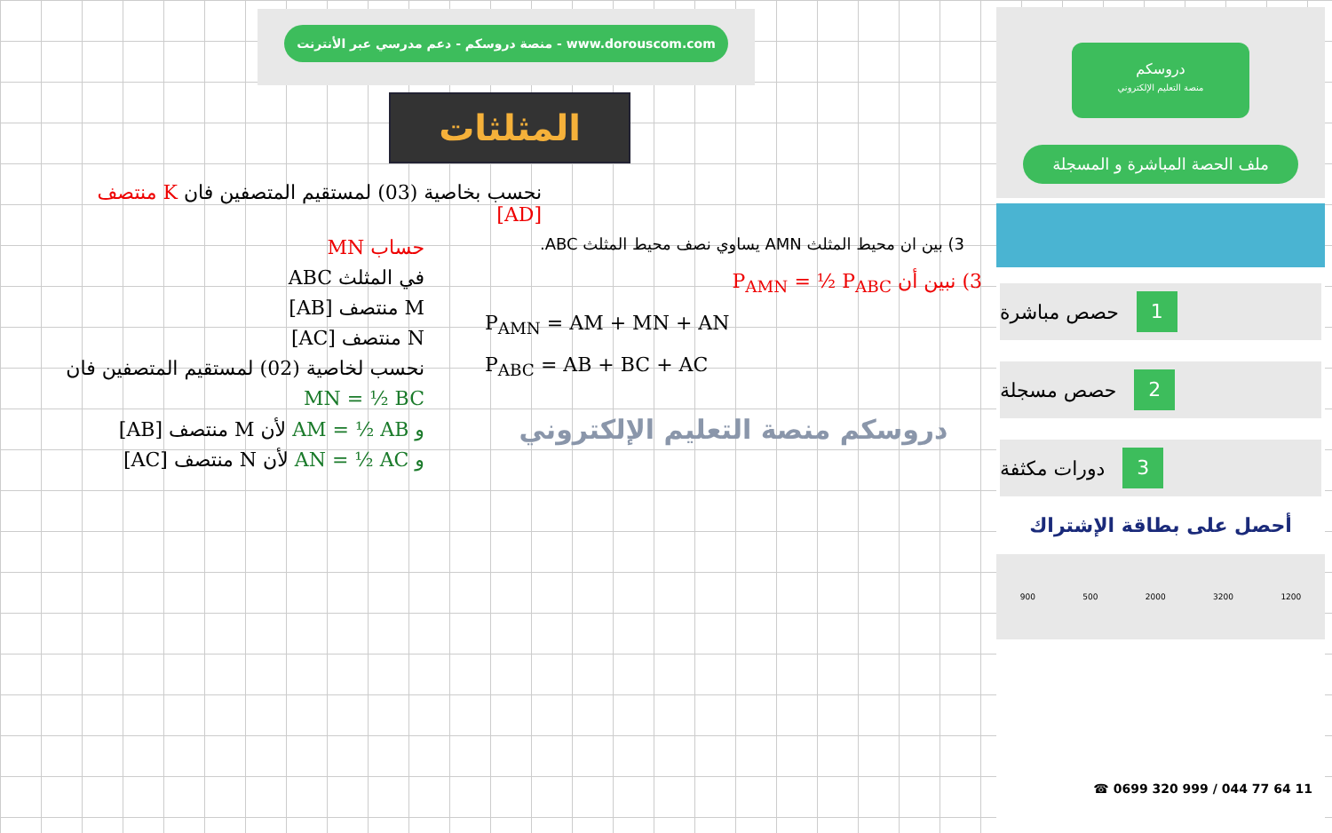منصة دروسكم - دعم مدرسي عبر الأنترنت - www.dorouscom.com
المثلثات
نحسب بخاصية (03) لمستقيم المتصفين فان K منتصف [AD]
حساب MN
في المثلث ABC
M منتصف [AB]
N منتصف [AC]
نحسب لخاصية (02) لمستقيم المتصفين فان
MN = ½ BC
و AM = ½ AB لأن M منتصف [AB]
و AN = ½ AC لأن N منتصف [AC]
3) بين ان محيط المثلث AMN يساوي نصف محيط المثلث ABC.
3) نبين أن P<sub>AMN</sub> = ½ P<sub>ABC</sub>
P<sub>AMN</sub> = AM + MN + AN
P<sub>ABC</sub> = AB + BC + AC
دروسكم منصة التعليم الإلكتروني
دروسكم
منصة التعليم الإلكتروني
ملف الحصة المباشرة و المسجلة
1 حصص مباشرة
2 حصص مسجلة
3 دورات مكثفة
أحصل على بطاقة الإشتراك
900 500 2000 3200 1200
☎ 0699 320 999 / 044 77 64 11